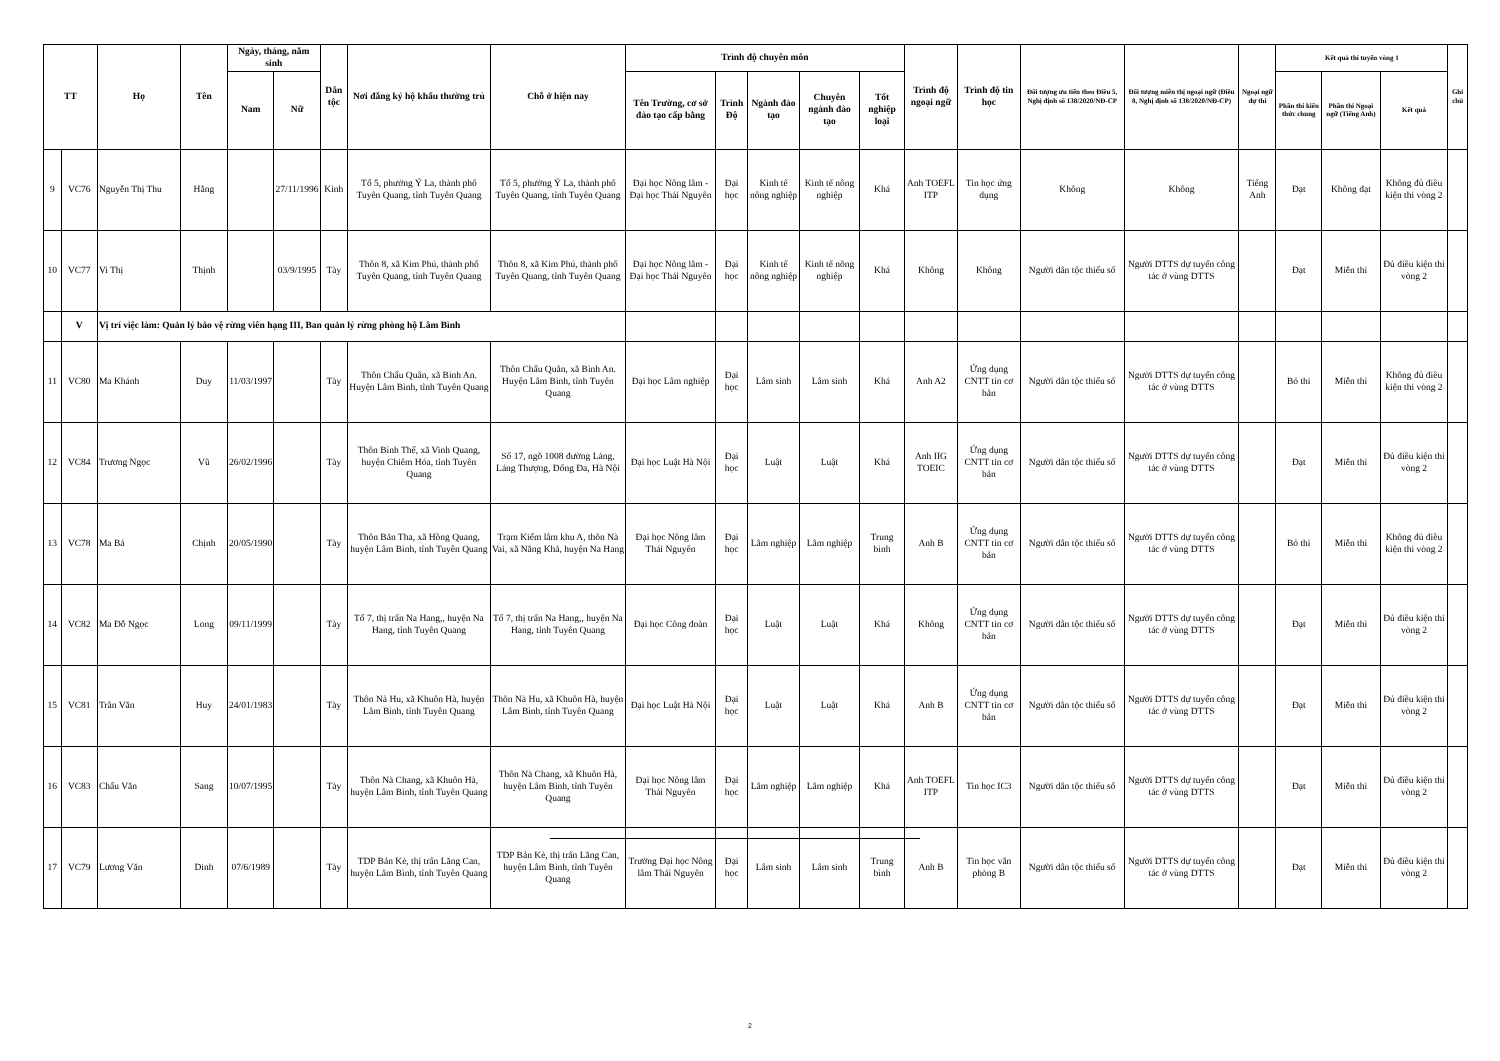| TT | | Họ | Tên | Ngày, tháng, năm sinh | | Dân tộc | Nơi đăng ký hộ khẩu thường trú | Chỗ ở hiện nay | Trình độ chuyên môn | | | | | Trình độ ngoại ngữ | Trình độ tin học | Đối tượng ưu tiên theo Điều 5, Nghị định số 138/2020/NĐ-CP | Đối tượng miễn thị ngoại ngữ (Điều 8, Nghị định số 138/2020/NĐ-CP) | Ngoại ngữ dự thi | Kết quả thi tuyển vòng 1 | | | Ghi chú |
| --- | --- | --- | --- | --- | --- | --- | --- | --- | --- | --- | --- | --- | --- | --- | --- | --- | --- | --- | --- | --- | --- | --- |
| | | | | Nam | Nữ | | | | Tên Trường, cơ sở đào tạo cấp bằng | Trình Độ | Ngành đào tạo | Chuyên ngành đào tạo | Tốt nghiệp loại | | | | | | Phần thi kiến thức chung | Phần thi Ngoại ngữ (Tiếng Anh) | Kết quả | |
| 9 | VC76 | Nguyễn Thị Thu | Hằng | | 27/11/1996 | Kinh | Tổ 5, phường Ỷ La, thành phố Tuyên Quang, tỉnh Tuyên Quang | Tổ 5, phường Ỷ La, thành phố Tuyên Quang, tỉnh Tuyên Quang | Đại học Nông lâm - Đại học Thái Nguyên | Đại học | Kinh tế nông nghiệp | Kinh tế nông nghiệp | Khá | Anh TOEFL ITP | Tin học ứng dụng | Không | Không | Tiếng Anh | Đạt | Không đạt | Không đủ điều kiện thi vòng 2 | |
| 10 | VC77 | Vi Thị | Thịnh | | 03/9/1995 | Tày | Thôn 8, xã Kim Phú, thành phố Tuyên Quang, tỉnh Tuyên Quang | Thôn 8, xã Kim Phú, thành phố Tuyên Quang, tỉnh Tuyên Quang | Đại học Nông lâm - Đại học Thái Nguyên | Đại học | Kinh tế nông nghiệp | Kinh tế nông nghiệp | Khá | Không | Không | Người dân tộc thiểu số | Người DTTS dự tuyển công tác ở vùng DTTS | | Đạt | Miễn thi | Đủ điều kiện thi vòng 2 | |
| | V | Vị trí việc làm: Quản lý bảo vệ rừng viên hạng III, Ban quản lý rừng phòng hộ Lâm Bình | | | | | | | | | | | | | | | | | | | | |
| 11 | VC80 | Ma Khánh | Duy | 11/03/1997 | | Tày | Thôn Chẩu Quân, xã Bình An. Huyện Lâm Bình, tỉnh Tuyên Quang | Thôn Chẩu Quân, xã Bình An. Huyện Lâm Bình, tỉnh Tuyên Quang | Đại học Lâm nghiệp | Đại học | Lâm sinh | Lâm sinh | Khá | Anh A2 | Ứng dụng CNTT tin cơ bản | Người dân tộc thiểu số | Người DTTS dự tuyển công tác ở vùng DTTS | | Bỏ thi | Miễn thi | Không đủ điều kiện thi vòng 2 | |
| 12 | VC84 | Trương Ngọc | Vũ | 26/02/1996 | | Tày | Thôn Bình Thể, xã Vinh Quang, huyện Chiêm Hóa, tỉnh Tuyên Quang | Số 17, ngõ 1008 đường Láng, Láng Thượng, Đống Đa, Hà Nội | Đại học Luật Hà Nội | Đại học | Luật | Luật | Khá | Anh IIG TOEIC | Ứng dụng CNTT tin cơ bản | Người dân tộc thiểu số | Người DTTS dự tuyển công tác ở vùng DTTS | | Đạt | Miễn thi | Đủ điều kiện thi vòng 2 | |
| 13 | VC78 | Ma Bá | Chịnh | 20/05/1990 | | Tày | Thôn Bản Tha, xã Hồng Quang, huyện Lâm Bình, tỉnh Tuyên Quang | Trạm Kiểm lâm khu A, thôn Nà Vai, xã Năng Khả, huyện Na Hang | Đại học Nông lâm Thái Nguyên | Đại học | Lâm nghiệp | Lâm nghiệp | Trung bình | Anh B | Ứng dụng CNTT tin cơ bản | Người dân tộc thiểu số | Người DTTS dự tuyển công tác ở vùng DTTS | | Bỏ thi | Miễn thi | Không đủ điều kiện thi vòng 2 | |
| 14 | VC82 | Ma Đỗ Ngọc | Long | 09/11/1999 | | Tày | Tổ 7, thị trấn Na Hang,, huyện Na Hang, tỉnh Tuyên Quang | Tổ 7, thị trấn Na Hang,, huyện Na Hang, tỉnh Tuyên Quang | Đại học Công đoàn | Đại học | Luật | Luật | Khá | Không | Ứng dụng CNTT tin cơ bản | Người dân tộc thiểu số | Người DTTS dự tuyển công tác ở vùng DTTS | | Đạt | Miễn thi | Đủ điều kiện thi vòng 2 | |
| 15 | VC81 | Trần Văn | Huy | 24/01/1983 | | Tày | Thôn Nà Hu, xã Khuôn Hà, huyện Lâm Bình, tỉnh Tuyên Quang | Thôn Nà Hu, xã Khuôn Hà, huyện Lâm Bình, tỉnh Tuyên Quang | Đại học Luật Hà Nội | Đại học | Luật | Luật | Khá | Anh B | Ứng dụng CNTT tin cơ bản | Người dân tộc thiểu số | Người DTTS dự tuyển công tác ở vùng DTTS | | Đạt | Miễn thi | Đủ điều kiện thi vòng 2 | |
| 16 | VC83 | Chẩu Văn | Sang | 10/07/1995 | | Tày | Thôn Nà Chang, xã Khuôn Hà, huyện Lâm Bình, tỉnh Tuyên Quang | Thôn Nà Chang, xã Khuôn Hà, huyện Lâm Bình, tỉnh Tuyên Quang | Đại học Nông lâm Thái Nguyên | Đại học | Lâm nghiệp | Lâm nghiệp | Khá | Anh TOEFL ITP | Tin học IC3 | Người dân tộc thiểu số | Người DTTS dự tuyển công tác ở vùng DTTS | | Đạt | Miễn thi | Đủ điều kiện thi vòng 2 | |
| 17 | VC79 | Lương Văn | Dinh | 07/6/1989 | | Tày | TDP Bản Kè, thị trấn Lăng Can, huyện Lâm Bình, tỉnh Tuyên Quang | TDP Bản Kè, thị trấn Lăng Can, huyện Lâm Bình, tỉnh Tuyên Quang | Trường Đại học Nông lâm Thái Nguyên | Đại học | Lâm sinh | Lâm sinh | Trung bình | Anh B | Tin học văn phòng B | Người dân tộc thiểu số | Người DTTS dự tuyển công tác ở vùng DTTS | | Đạt | Miễn thi | Đủ điều kiện thi vòng 2 | |
2